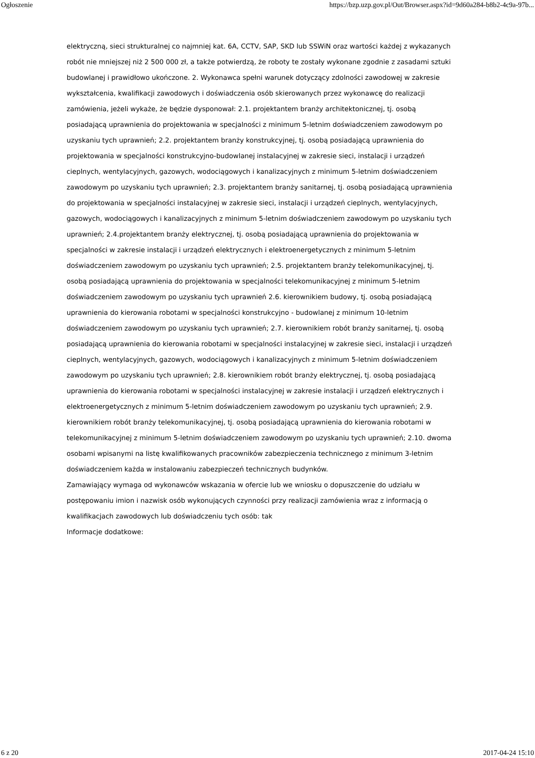Ogłoszenie https://bzp.uzp.gov.pl/Out/Browser.aspx?id=9d60a284-b8b2-4c9a-97b...
elektryczną, sieci strukturalnej co najmniej kat. 6A, CCTV, SAP, SKD lub SSWiN oraz wartości każdej z wykazanych robót nie mniejszej niż 2 500 000 zł, a także potwierdzą, że roboty te zostały wykonane zgodnie z zasadami sztuki budowlanej i prawidłowo ukończone. 2. Wykonawca spełni warunek dotyczący zdolności zawodowej w zakresie wykształcenia, kwalifikacji zawodowych i doświadczenia osób skierowanych przez wykonawcę do realizacji zamówienia, jeżeli wykaże, że będzie dysponował: 2.1. projektantem branży architektonicznej, tj. osobą posiadającą uprawnienia do projektowania w specjalności z minimum 5-letnim doświadczeniem zawodowym po uzyskaniu tych uprawnień; 2.2. projektantem branży konstrukcyjnej, tj. osobą posiadającą uprawnienia do projektowania w specjalności konstrukcyjno-budowlanej instalacyjnej w zakresie sieci, instalacji i urządzeń cieplnych, wentylacyjnych, gazowych, wodociągowych i kanalizacyjnych z minimum 5-letnim doświadczeniem zawodowym po uzyskaniu tych uprawnień; 2.3. projektantem branży sanitarnej, tj. osobą posiadającą uprawnienia do projektowania w specjalności instalacyjnej w zakresie sieci, instalacji i urządzeń cieplnych, wentylacyjnych, gazowych, wodociągowych i kanalizacyjnych z minimum 5-letnim doświadczeniem zawodowym po uzyskaniu tych uprawnień; 2.4.projektantem branży elektrycznej, tj. osobą posiadającą uprawnienia do projektowania w specjalności w zakresie instalacji i urządzeń elektrycznych i elektroenergetycznych z minimum 5-letnim doświadczeniem zawodowym po uzyskaniu tych uprawnień; 2.5. projektantem branży telekomunikacyjnej, tj. osobą posiadającą uprawnienia do projektowania w specjalności telekomunikacyjnej z minimum 5-letnim doświadczeniem zawodowym po uzyskaniu tych uprawnień 2.6. kierownikiem budowy, tj. osobą posiadającą uprawnienia do kierowania robotami w specjalności konstrukcyjno - budowlanej z minimum 10-letnim doświadczeniem zawodowym po uzyskaniu tych uprawnień; 2.7. kierownikiem robót branży sanitarnej, tj. osobą posiadającą uprawnienia do kierowania robotami w specjalności instalacyjnej w zakresie sieci, instalacji i urządzeń cieplnych, wentylacyjnych, gazowych, wodociągowych i kanalizacyjnych z minimum 5-letnim doświadczeniem zawodowym po uzyskaniu tych uprawnień; 2.8. kierownikiem robót branży elektrycznej, tj. osobą posiadającą uprawnienia do kierowania robotami w specjalności instalacyjnej w zakresie instalacji i urządzeń elektrycznych i elektroenergetycznych z minimum 5-letnim doświadczeniem zawodowym po uzyskaniu tych uprawnień; 2.9. kierownikiem robót branży telekomunikacyjnej, tj. osobą posiadającą uprawnienia do kierowania robotami w telekomunikacyjnej z minimum 5-letnim doświadczeniem zawodowym po uzyskaniu tych uprawnień; 2.10. dwoma osobami wpisanymi na listę kwalifikowanych pracowników zabezpieczenia technicznego z minimum 3-letnim doświadczeniem każda w instalowaniu zabezpieczeń technicznych budynków.
Zamawiający wymaga od wykonawców wskazania w ofercie lub we wniosku o dopuszczenie do udziału w postępowaniu imion i nazwisk osób wykonujących czynności przy realizacji zamówienia wraz z informacją o kwalifikacjach zawodowych lub doświadczeniu tych osób: tak
Informacje dodatkowe:
6 z 20 2017-04-24 15:10